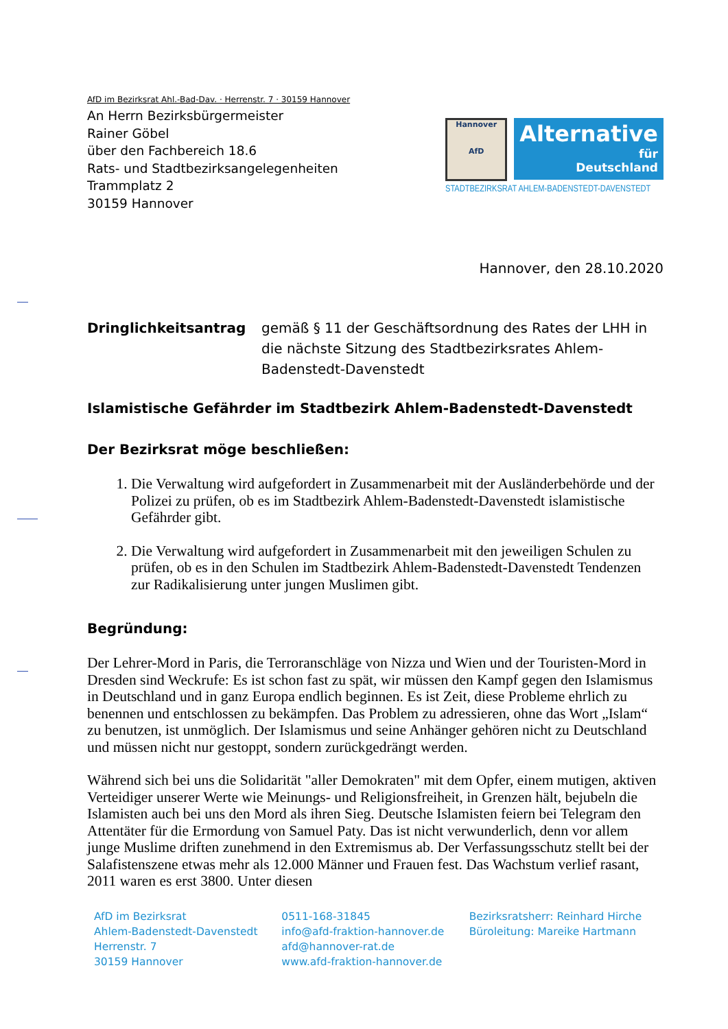AfD im Bezirksrat Ahl.-Bad-Dav. · Herrenstr. 7 · 30159 Hannover
An Herrn Bezirksbürgermeister
Rainer Göbel
über den Fachbereich 18.6
Rats- und Stadtbezirksangelegenheiten
Trammplatz 2
30159 Hannover
Hannover
AfD
Alternative
für
Deutschland
STADTBEZIRKSRAT AHLEM-BADENSTEDT-DAVENSTEDT
Hannover, den 28.10.2020
Dringlichkeitsantrag gemäß § 11 der Geschäftsordnung des Rates der LHH in die nächste Sitzung des Stadtbezirksrates Ahlem-Badenstedt-Davenstedt
Islamistische Gefährder im Stadtbezirk Ahlem-Badenstedt-Davenstedt
Der Bezirksrat möge beschließen:
1. Die Verwaltung wird aufgefordert in Zusammenarbeit mit der Ausländerbehörde und der Polizei zu prüfen, ob es im Stadtbezirk Ahlem-Badenstedt-Davenstedt islamistische Gefährder gibt.
2. Die Verwaltung wird aufgefordert in Zusammenarbeit mit den jeweiligen Schulen zu prüfen, ob es in den Schulen im Stadtbezirk Ahlem-Badenstedt-Davenstedt Tendenzen zur Radikalisierung unter jungen Muslimen gibt.
Begründung:
Der Lehrer-Mord in Paris, die Terroranschläge von Nizza und Wien und der Touristen-Mord in Dresden sind Weckrufe: Es ist schon fast zu spät, wir müssen den Kampf gegen den Islamismus in Deutschland und in ganz Europa endlich beginnen. Es ist Zeit, diese Probleme ehrlich zu benennen und entschlossen zu bekämpfen. Das Problem zu adressieren, ohne das Wort „Islam“ zu benutzen, ist unmöglich. Der Islamismus und seine Anhänger gehören nicht zu Deutschland und müssen nicht nur gestoppt, sondern zurückgedrängt werden.
Während sich bei uns die Solidarität "aller Demokraten" mit dem Opfer, einem mutigen, aktiven Verteidiger unserer Werte wie Meinungs- und Religionsfreiheit, in Grenzen hält, bejubeln die Islamisten auch bei uns den Mord als ihren Sieg. Deutsche Islamisten feiern bei Telegram den Attentäter für die Ermordung von Samuel Paty. Das ist nicht verwunderlich, denn vor allem junge Muslime driften zunehmend in den Extremismus ab. Der Verfassungsschutz stellt bei der Salafistenszene etwas mehr als 12.000 Männer und Frauen fest. Das Wachstum verlief rasant, 2011 waren es erst 3800. Unter diesen
AfD im Bezirksrat
Ahlem-Badenstedt-Davenstedt
Herrenstr. 7
30159 Hannover
0511-168-31845
info@afd-fraktion-hannover.de
afd@hannover-rat.de
www.afd-fraktion-hannover.de
Bezirksratsherr: Reinhard Hirche
Büroleitung: Mareike Hartmann